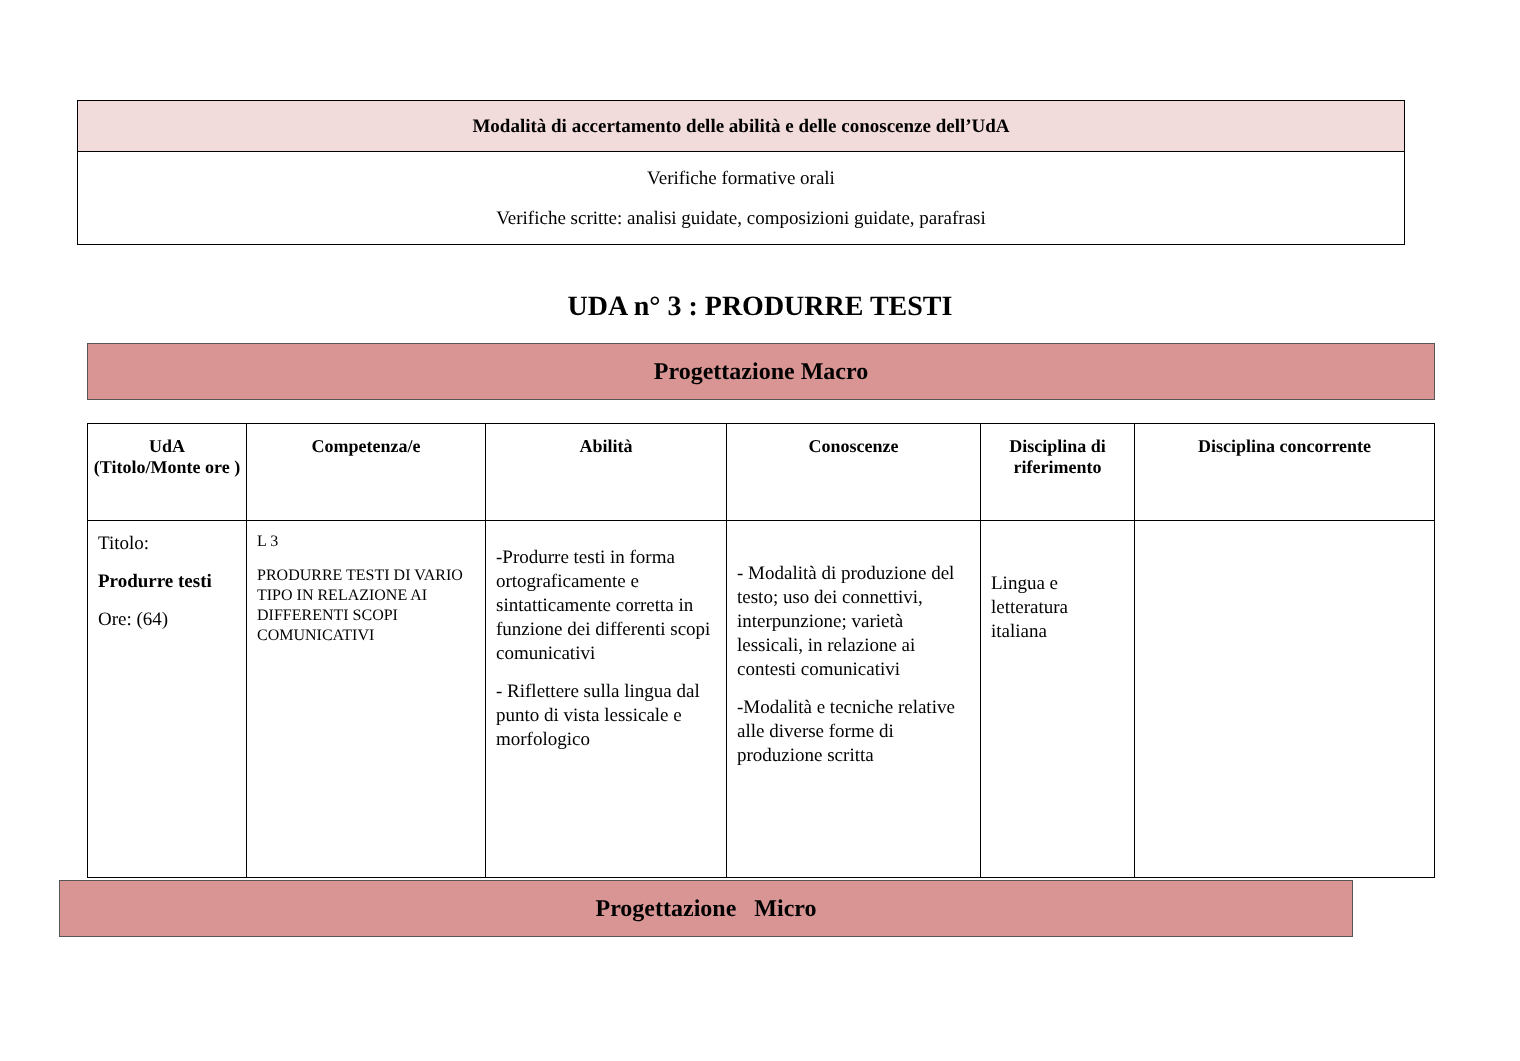| Modalità di accertamento delle abilità e delle conoscenze dell’UdA |
| --- |
| Verifiche formative orali Verifiche scritte: analisi guidate, composizioni guidate, parafrasi |
UDA n° 3 : PRODURRE TESTI
Progettazione Macro
| UdA (Titolo/Monte ore ) | Competenza/e | Abilità | Conoscenze | Disciplina di riferimento | Disciplina concorrente |
| --- | --- | --- | --- | --- | --- |
| Titolo: Produrre testi Ore: (64) | L 3 PRODURRE TESTI DI VARIO TIPO IN RELAZIONE AI DIFFERENTI SCOPI COMUNICATIVI | -Produrre testi in forma ortograficamente e sintatticamente corretta in funzione dei differenti scopi comunicativi - Riflettere sulla lingua dal punto di vista lessicale e morfologico | - Modalità di produzione del testo; uso dei connettivi, interpunzione; varietà lessicali, in relazione ai contesti comunicativi -Modalità e tecniche relative alle diverse forme di produzione scritta | Lingua e letteratura italiana | |
Progettazione Micro